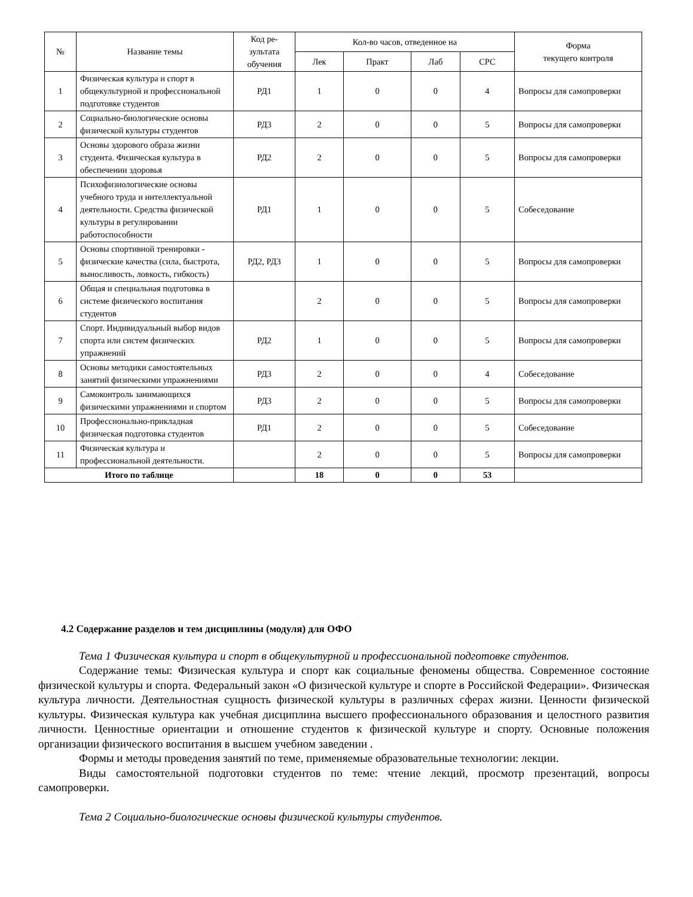| № | Название темы | Код ре- зультата обучения | Кол-во часов, отведенное на | | | | Форма текущего контроля |
| --- | --- | --- | --- | --- | --- | --- | --- |
| | | | Лек | Практ | Лаб | СРС | |
| 1 | Физическая культура и спорт в общекультурной и профессиональной подготовке студентов | РД1 | 1 | 0 | 0 | 4 | Вопросы для самопроверки |
| 2 | Социально-биологические основы физической культуры студентов | РД3 | 2 | 0 | 0 | 5 | Вопросы для самопроверки |
| 3 | Основы здорового образа жизни студента. Физическая культура в обеспечении здоровья | РД2 | 2 | 0 | 0 | 5 | Вопросы для самопроверки |
| 4 | Психофизиологические основы учебного труда и интеллектуальной деятельности. Средства физической культуры в регулировании работоспособности | РД1 | 1 | 0 | 0 | 5 | Собеседование |
| 5 | Основы спортивной тренировки - физические качества (сила, быстрота, выносливость, ловкость, гибкость) | РД2, РД3 | 1 | 0 | 0 | 5 | Вопросы для самопроверки |
| 6 | Общая и специальная подготовка в системе физического воспитания студентов | | 2 | 0 | 0 | 5 | Вопросы для самопроверки |
| 7 | Спорт. Индивидуальный выбор видов спорта или систем физических упражнений | РД2 | 1 | 0 | 0 | 5 | Вопросы для самопроверки |
| 8 | Основы методики самостоятельных занятий физическими упражнениями | РД3 | 2 | 0 | 0 | 4 | Собеседование |
| 9 | Самоконтроль занимающихся физическими упражнениями и спортом | РД3 | 2 | 0 | 0 | 5 | Вопросы для самопроверки |
| 10 | Профессионально-прикладная физическая подготовка студентов | РД1 | 2 | 0 | 0 | 5 | Собеседование |
| 11 | Физическая культура и профессиональной деятельности. | | 2 | 0 | 0 | 5 | Вопросы для самопроверки |
| Итого по таблице | | | 18 | 0 | 0 | 53 | |
4.2 Содержание разделов и тем дисциплины (модуля) для ОФО
Тема 1 Физическая культура и спорт в общекультурной и профессиональной подготовке студентов.
Содержание темы: Физическая культура и спорт как социальные феномены общества. Современное состояние физической культуры и спорта. Федеральный закон «О физической культуре и спорте в Российской Федерации». Физическая культура личности. Деятельностная сущность физической культуры в различных сферах жизни. Ценности физической культуры. Физическая культура как учебная дисциплина высшего профессионального образования и целостного развития личности. Ценностные ориентации и отношение студентов к физической культуре и спорту. Основные положения организации физического воспитания в высшем учебном заведении .
Формы и методы проведения занятий по теме, применяемые образовательные технологии: лекции.
Виды самостоятельной подготовки студентов по теме: чтение лекций, просмотр презентаций, вопросы самопроверки.
Тема 2 Социально-биологические основы физической культуры студентов.